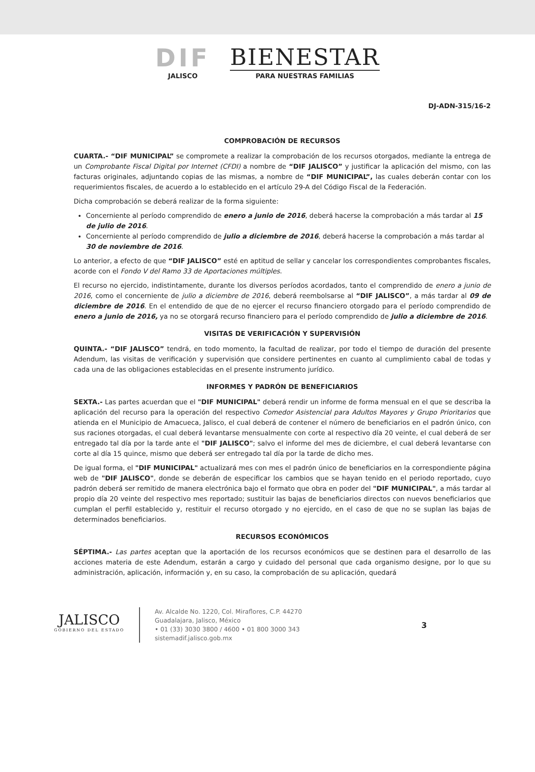DIF
JALISCO
BIENESTAR
PARA NUESTRAS FAMILIAS
DJ-ADN-315/16-2
COMPROBACIÓN DE RECURSOS
CUARTA.- “DIF MUNICIPAL” se compromete a realizar la comprobación de los recursos otorgados, mediante la entrega de un Comprobante Fiscal Digital por Internet (CFDI) a nombre de “DIF JALISCO” y justificar la aplicación del mismo, con las facturas originales, adjuntando copias de las mismas, a nombre de “DIF MUNICIPAL”, las cuales deberán contar con los requerimientos fiscales, de acuerdo a lo establecido en el artículo 29-A del Código Fiscal de la Federación.
Dicha comprobación se deberá realizar de la forma siguiente:
Concerniente al período comprendido de enero a junio de 2016, deberá hacerse la comprobación a más tardar al 15 de julio de 2016.
Concerniente al período comprendido de julio a diciembre de 2016, deberá hacerse la comprobación a más tardar al 30 de noviembre de 2016.
Lo anterior, a efecto de que “DIF JALISCO” esté en aptitud de sellar y cancelar los correspondientes comprobantes fiscales, acorde con el Fondo V del Ramo 33 de Aportaciones múltiples.
El recurso no ejercido, indistintamente, durante los diversos períodos acordados, tanto el comprendido de enero a junio de 2016, como el concerniente de julio a diciembre de 2016, deberá reembolsarse al “DIF JALISCO”, a más tardar al 09 de diciembre de 2016. En el entendido de que de no ejercer el recurso financiero otorgado para el período comprendido de enero a junio de 2016, ya no se otorgará recurso financiero para el período comprendido de julio a diciembre de 2016.
VISITAS DE VERIFICACIÓN Y SUPERVISIÓN
QUINTA.- “DIF JALISCO” tendrá, en todo momento, la facultad de realizar, por todo el tiempo de duración del presente Adendum, las visitas de verificación y supervisión que considere pertinentes en cuanto al cumplimiento cabal de todas y cada una de las obligaciones establecidas en el presente instrumento jurídico.
INFORMES Y PADRÓN DE BENEFICIARIOS
SEXTA.- Las partes acuerdan que el "DIF MUNICIPAL" deberá rendir un informe de forma mensual en el que se describa la aplicación del recurso para la operación del respectivo Comedor Asistencial para Adultos Mayores y Grupo Prioritarios que atienda en el Municipio de Amacueca, Jalisco, el cual deberá de contener el número de beneficiarios en el padrón único, con sus raciones otorgadas, el cual deberá levantarse mensualmente con corte al respectivo día 20 veinte, el cual deberá de ser entregado tal día por la tarde ante el "DIF JALISCO"; salvo el informe del mes de diciembre, el cual deberá levantarse con corte al día 15 quince, mismo que deberá ser entregado tal día por la tarde de dicho mes.
De igual forma, el "DIF MUNICIPAL" actualizará mes con mes el padrón único de beneficiarios en la correspondiente página web de "DIF JALISCO", donde se deberán de especificar los cambios que se hayan tenido en el periodo reportado, cuyo padrón deberá ser remitido de manera electrónica bajo el formato que obra en poder del "DIF MUNICIPAL", a más tardar al propio día 20 veinte del respectivo mes reportado; sustituir las bajas de beneficiarios directos con nuevos beneficiarios que cumplan el perfil establecido y, restituir el recurso otorgado y no ejercido, en el caso de que no se suplan las bajas de determinados beneficiarios.
RECURSOS ECONÓMICOS
SÉPTIMA.- Las partes aceptan que la aportación de los recursos económicos que se destinen para el desarrollo de las acciones materia de este Adendum, estarán a cargo y cuidado del personal que cada organismo designe, por lo que su administración, aplicación, información y, en su caso, la comprobación de su aplicación, quedará
JALISCO
GOBIERNO DEL ESTADO
Av. Alcalde No. 1220, Col. Miraflores, C.P. 44270
Guadalajara, Jalisco, México
• 01 (33) 3030 3800 / 4600 • 01 800 3000 343
sistemadif.jalisco.gob.mx
3